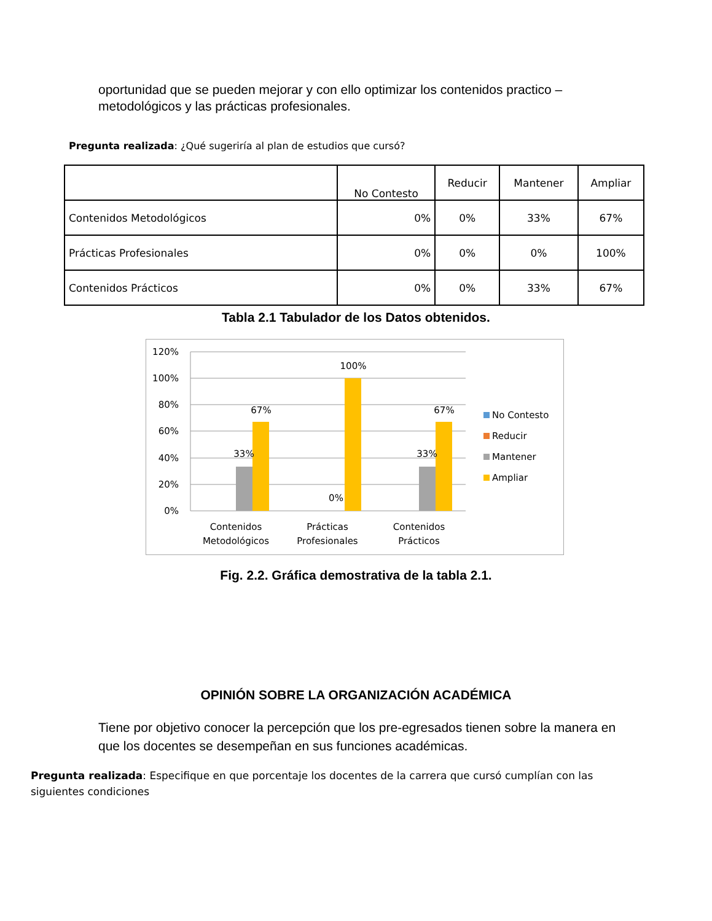oportunidad que se pueden mejorar y con ello optimizar los contenidos practico – metodológicos y las prácticas profesionales.
Pregunta realizada: ¿Qué sugeriría al plan de estudios que cursó?
| | No Contesto | Reducir | Mantener | Ampliar |
| --- | --- | --- | --- | --- |
| Contenidos Metodológicos | 0% | 0% | 33% | 67% |
| Prácticas Profesionales | 0% | 0% | 0% | 100% |
| Contenidos Prácticos | 0% | 0% | 33% | 67% |
Tabla 2.1 Tabulador de los Datos obtenidos.
120%
100%
80%
60%
40%
20%
0%
33%
67%
100%
0%
33%
67%
Contenidos
Metodológicos
Prácticas
Profesionales
Contenidos
Prácticos
No Contesto
Reducir
Mantener
Ampliar
Fig. 2.2. Gráfica demostrativa de la tabla 2.1.
OPINIÓN SOBRE LA ORGANIZACIÓN ACADÉMICA
Tiene por objetivo conocer la percepción que los pre-egresados tienen sobre la manera en que los docentes se desempeñan en sus funciones académicas.
Pregunta realizada: Especifique en que porcentaje los docentes de la carrera que cursó cumplían con las siguientes condiciones